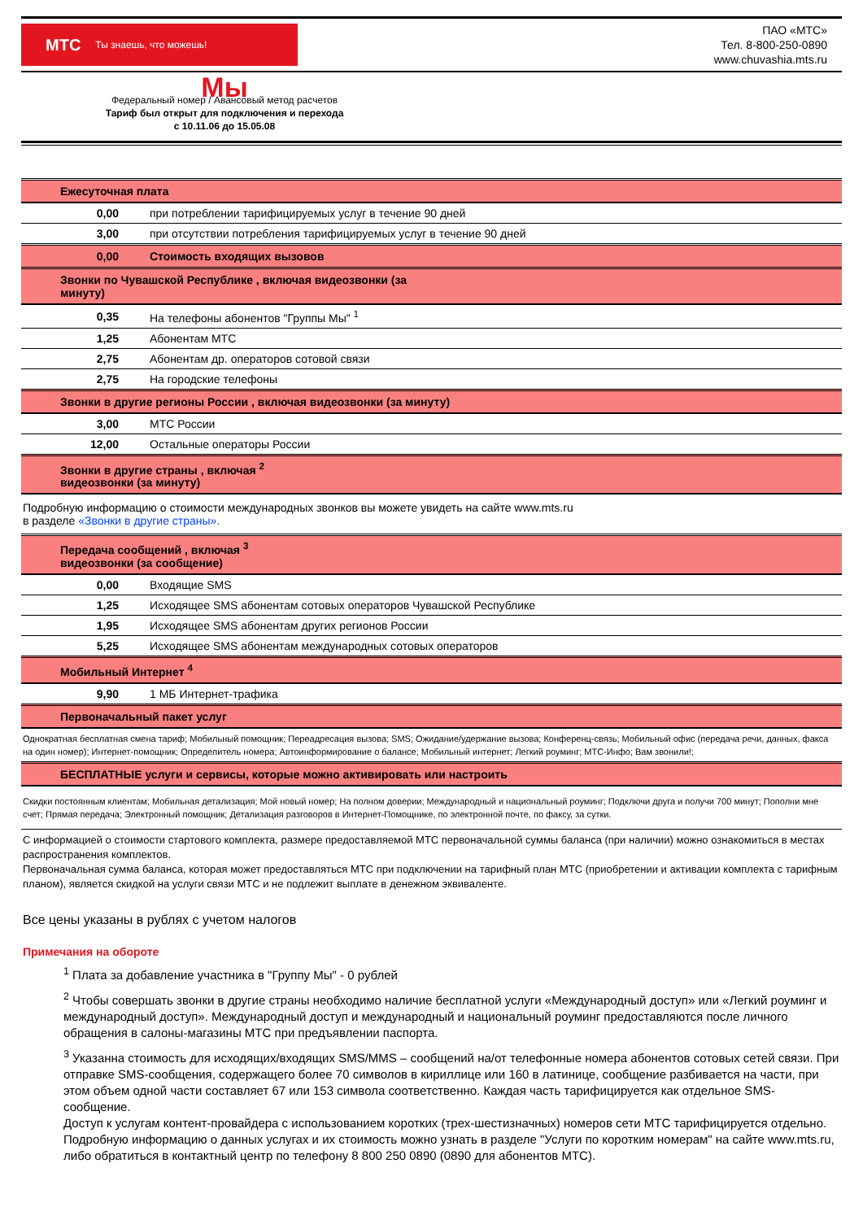МТС Ты знаешь, что можешь!
ПАО «МТС»
Тел. 8-800-250-0890
www.chuvashia.mts.ru
Мы
Федеральный номер / Авансовый метод расчетов
Тариф был открыт для подключения и перехода
с 10.11.06 до 15.05.08
| Ежесуточная плата | |
| 0,00 | при потреблении тарифицируемых услуг в течение 90 дней |
| 3,00 | при отсутствии потребления тарифицируемых услуг в течение 90 дней |
| 0,00 | Стоимость входящих вызовов |
| Звонки по Чувашской Республике , включая видеозвонки (за минуту) | |
| 0,35 | На телефоны абонентов "Группы Мы" <sup>1</sup> |
| 1,25 | Абонентам МТС |
| 2,75 | Абонентам др. операторов сотовой связи |
| 2,75 | На городские телефоны |
| Звонки в другие регионы России , включая видеозвонки (за минуту) | |
| 3,00 | МТС России |
| 12,00 | Остальные операторы России |
| Звонки в другие страны , включая <sup>2</sup> видеозвонки (за минуту) | |
| Подробную информацию о стоимости международных звонков вы можете увидеть на сайте www.mts.ru в разделе «Звонки в другие страны». | |
| Передача сообщений , включая <sup>3</sup> видеозвонки (за сообщение) | |
| 0,00 | Входящие SMS |
| 1,25 | Исходящее SMS абонентам сотовых операторов Чувашской Республике |
| 1,95 | Исходящее SMS абонентам других регионов России |
| 5,25 | Исходящее SMS абонентам международных сотовых операторов |
| Мобильный Интернет <sup>4</sup> | |
| 9,90 | 1 МБ Интернет-трафика |
| Первоначальный пакет услуг | |
| Однократная бесплатная смена тариф; Мобильный помощник; Переадресация вызова; SMS; Ожидание/удержание вызова; Конференц-связь; Мобильный офис (передача речи, данных, факса на один номер); Интернет-помощник; Определитель номера; Автоинформирование о балансе; Мобильный интернет; Легкий роуминг; МТС-Инфо; Вам звонили!; | |
| БЕСПЛАТНЫЕ услуги и сервисы, которые можно активировать или настроить | |
| Скидки постоянным клиентам; Мобильная детализация; Мой новый номер; На полном доверии; Международный и национальный роуминг; Подключи друга и получи 700 минут; Пополни мне счет; Прямая передача; Электронный помощник; Детализация разговоров в Интернет-Помощнике, по электронной почте, по факсу, за сутки. | |
С информацией о стоимости стартового комплекта, размере предоставляемой МТС первоначальной суммы баланса (при наличии) можно ознакомиться в местах распространения комплектов.
Первоначальная сумма баланса, которая может предоставляться МТС при подключении на тарифный план МТС (приобретении и активации комплекта с тарифным планом), является скидкой на услуги связи МТС и не подлежит выплате в денежном эквиваленте.
Все цены указаны в рублях с учетом налогов
Примечания на обороте
<sup>1</sup> Плата за добавление участника в "Группу Мы" - 0 рублей
<sup>2</sup> Чтобы совершать звонки в другие страны необходимо наличие бесплатной услуги «Международный доступ» или «Легкий роуминг и международный доступ». Международный доступ и международный и национальный роуминг предоставляются после личного обращения в салоны-магазины МТС при предъявлении паспорта.
<sup>3</sup> Указанна стоимость для исходящих/входящих SMS/MMS – сообщений на/от телефонные номера абонентов сотовых сетей связи. При отправке SMS-сообщения, содержащего более 70 символов в кириллице или 160 в латинице, сообщение разбивается на части, при этом объем одной части составляет 67 или 153 символа соответственно. Каждая часть тарифицируется как отдельное SMS-сообщение.
Доступ к услугам контент-провайдера с использованием коротких (трех-шестизначных) номеров сети МТС тарифицируется отдельно. Подробную информацию о данных услугах и их стоимость можно узнать в разделе "Услуги по коротким номерам" на сайте www.mts.ru, либо обратиться в контактный центр по телефону 8 800 250 0890 (0890 для абонентов МТС).